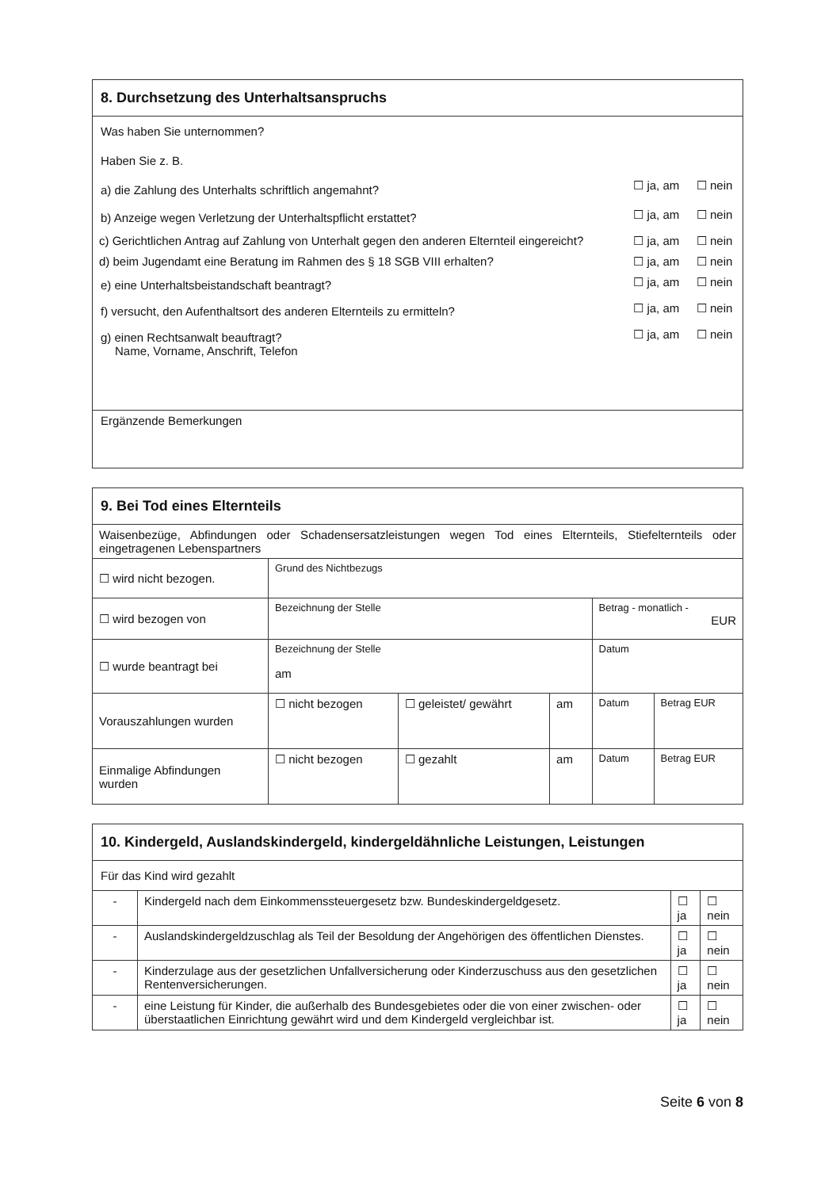| 8. Durchsetzung des Unterhaltsanspruchs |
| --- |
| / Was haben Sie unternommen? / / / / Haben Sie z. B. / / / / a) die Zahlung des Unterhalts schriftlich angemahnt? / ☐ ja, am / ☐ nein / / b) Anzeige wegen Verletzung der Unterhaltspflicht erstattet? / ☐ ja, am / ☐ nein / / c) Gerichtlichen Antrag auf Zahlung von Unterhalt gegen den anderen Elternteil eingereicht? / ☐ ja, am / ☐ nein / / d) beim Jugendamt eine Beratung im Rahmen des § 18 SGB VIII erhalten? / ☐ ja, am / ☐ nein / / e) eine Unterhaltsbeistandschaft beantragt? / ☐ ja, am / ☐ nein / / f) versucht, den Aufenthaltsort des anderen Elternteils zu ermitteln? / ☐ ja, am / ☐ nein / / g) einen Rechtsanwalt beauftragt? Name, Vorname, Anschrift, Telefon / ☐ ja, am / ☐ nein / |
| Ergänzende Bemerkungen |
| 9. Bei Tod eines Elternteils | | | | | |
| --- | --- | --- | --- | --- | --- |
| Waisenbezüge, Abfindungen oder Schadensersatzleistungen wegen Tod eines Elternteils, Stiefelternteils oder eingetragenen Lebenspartners | | | | | |
| ☐ wird nicht bezogen. | Grund des Nichtbezugs | | | | |
| ☐ wird bezogen von | Bezeichnung der Stelle | | | Betrag - monatlich - EUR | |
| ☐ wurde beantragt bei | Bezeichnung der Stelle am | | | Datum | |
| Vorauszahlungen wurden | ☐ nicht bezogen | ☐ geleistet/ gewährt | am | Datum | Betrag EUR |
| Einmalige Abfindungen wurden | ☐ nicht bezogen | ☐ gezahlt | am | Datum | Betrag EUR |
| 10. Kindergeld, Auslandskindergeld, kindergeldähnliche Leistungen, Leistungen | | | |
| --- | --- | --- | --- |
| Für das Kind wird gezahlt | | | |
| - | Kindergeld nach dem Einkommenssteuergesetz bzw. Bundeskindergeldgesetz. | ☐ ja | ☐ nein |
| - | Auslandskindergeldzuschlag als Teil der Besoldung der Angehörigen des öffentlichen Dienstes. | ☐ ja | ☐ nein |
| - | Kinderzulage aus der gesetzlichen Unfallversicherung oder Kinderzuschuss aus den gesetzlichen Rentenversicherungen. | ☐ ja | ☐ nein |
| - | eine Leistung für Kinder, die außerhalb des Bundesgebietes oder die von einer zwischen- oder überstaatlichen Einrichtung gewährt wird und dem Kindergeld vergleichbar ist. | ☐ ja | ☐ nein |
Seite 6 von 8